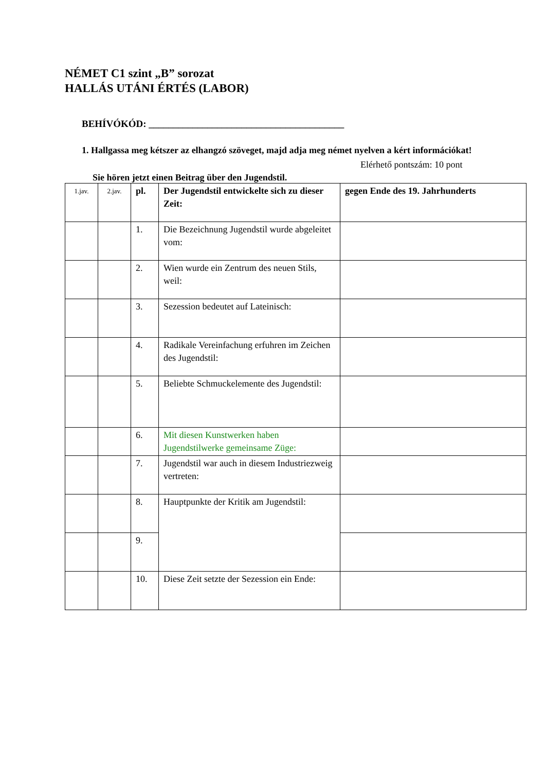NÉMET C1 szint „B” sorozat
HALLÁS UTÁNI ÉRTÉS (LABOR)
BEHÍVÓKÓD: ________________________________________
1. Hallgassa meg kétszer az elhangzó szöveget, majd adja meg német nyelven a kért információkat!
Elérhető pontszám: 10 pont
Sie hören jetzt einen Beitrag über den Jugendstil.
| 1.jav. | 2.jav. | pl. | Der Jugendstil entwickelte sich zu dieser Zeit: | gegen Ende des 19. Jahrhunderts |
| | | 1. | Die Bezeichnung Jugendstil wurde abgeleitet vom: | |
| | | 2. | Wien wurde ein Zentrum des neuen Stils, weil: | |
| | | 3. | Sezession bedeutet auf Lateinisch: | |
| | | 4. | Radikale Vereinfachung erfuhren im Zeichen des Jugendstil: | |
| | | 5. | Beliebte Schmuckelemente des Jugendstil: | |
| | | 6. | Mit diesen Kunstwerken haben Jugendstilwerke gemeinsame Züge: | |
| | | 7. | Jugendstil war auch in diesem Industriezweig vertreten: | |
| | | 8. | Hauptpunkte der Kritik am Jugendstil: | |
| | | 9. | | |
| | | 10. | Diese Zeit setzte der Sezession ein Ende: | |